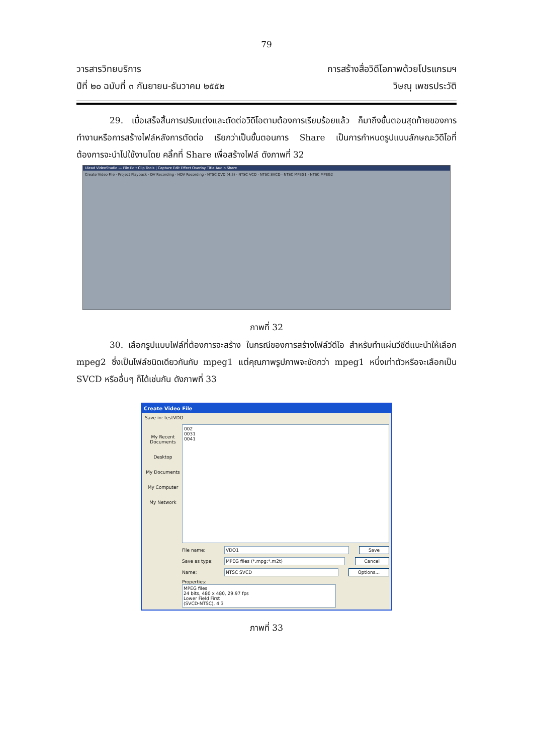79
วารสารวิทยบริการ
ปีที่ ๒๐ ฉบับที่ ๓ กันยายน-ธันวาคม ๒๕๕๒
การสร้างสื่อวิดีโอภาพด้วยโปรแกรมฯ
วิษณุ เพชรประวัติ
29. เมื่อเสร็จสิ้นการปรับแต่งและตัดต่อวิดีโอตามต้องการเรียบร้อยแล้ว ก็มาถึงขั้นตอนสุดท้ายของการทำงานหรือการสร้างไฟล์หลังการตัดต่อ เรียกว่าเป็นขั้นตอนการ Share เป็นการกำหนดรูปแบบลักษณะวิดีโอที่ต้องการจะนำไปใช้งานโดย คลิ้กที่ Share เพื่อสร้างไฟล์ ดังภาพที่ 32
Ulead VideoStudio — File Edit Clip Tools | Capture Edit Effect Overlay Title Audio Share
Create Video File · Project Playback · DV Recording · HDV Recording · NTSC DVD (4:3) · NTSC VCD · NTSC SVCD · NTSC MPEG1 · NTSC MPEG2
ภาพที่ 32
30. เลือกรูปแบบไฟล์ที่ต้องการจะสร้าง ในกรณีของการสร้างไฟล์วีดีโอ สำหรับทำแผ่นวีซีดีแนะนำให้เลือก mpeg2 ซึ่งเป็นไฟล์ชนิดเดียวกันกับ mpeg1 แต่คุณภาพรูปภาพจะชัดกว่า mpeg1 หนึ่งเท่าตัวหรือจะเลือกเป็น SVCD หรืออื่นๆ ก็ได้เช่นกัน ดังภาพที่ 33
Create Video File
Save in: testVDO
My Recent Documents
Desktop
My Documents
My Computer
My Network
002
0031
0041
File name: VDO1 Save
Save as type: MPEG files (*.mpg;*.m2t) Cancel
Name: NTSC SVCD Options...
Properties:
MPEG files
24 bits, 480 x 480, 29.97 fps
Lower Field First
(SVCD-NTSC), 4:3
ภาพที่ 33